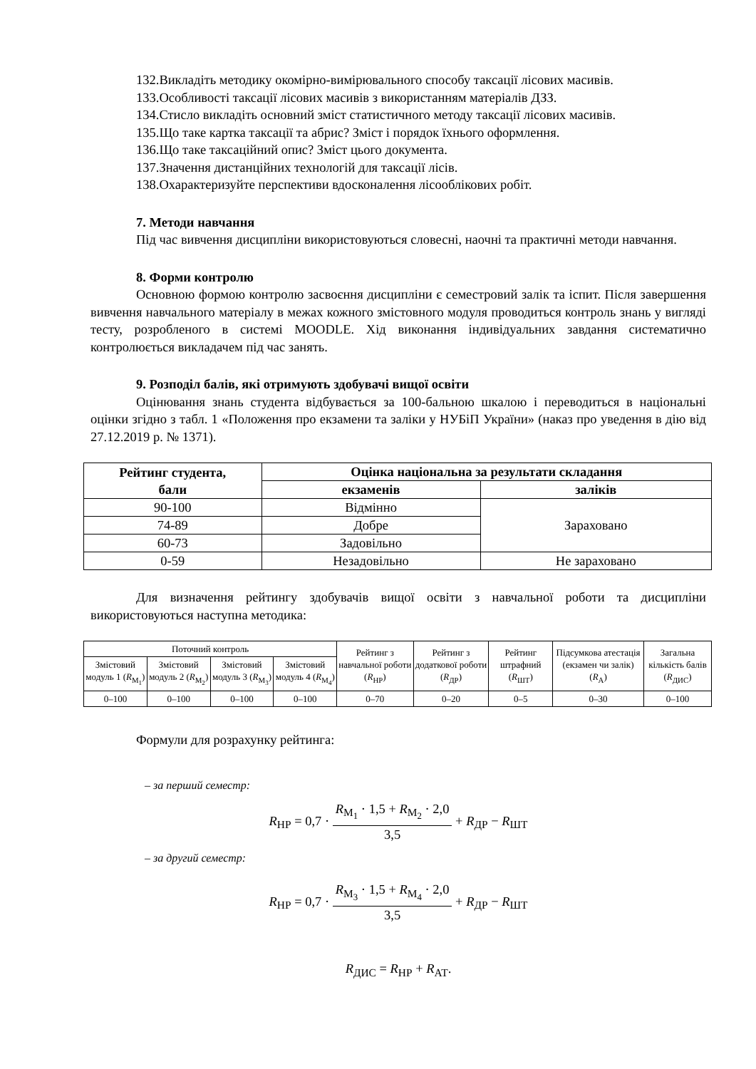132.Викладіть методику окомірно-вимірювального способу таксації лісових масивів.
133.Особливості таксації лісових масивів з використанням матеріалів ДЗЗ.
134.Стисло викладіть основний зміст статистичного методу таксації лісових масивів.
135.Що таке картка таксації та абрис? Зміст і порядок їхнього оформлення.
136.Що таке таксаційний опис? Зміст цього документа.
137.Значення дистанційних технологій для таксації лісів.
138.Охарактеризуйте перспективи вдосконалення лісооблікових робіт.
7. Методи навчання
Під час вивчення дисципліни використовуються словесні, наочні та практичні методи навчання.
8. Форми контролю
Основною формою контролю засвоєння дисципліни є семестровий залік та іспит. Після завершення вивчення навчального матеріалу в межах кожного змістовного модуля проводиться контроль знань у вигляді тесту, розробленого в системі MOODLE. Хід виконання індивідуальних завдання систематично контролюється викладачем під час занять.
9. Розподіл балів, які отримують здобувачі вищої освіти
Оцінювання знань студента відбувається за 100-бальною шкалою і переводиться в національні оцінки згідно з табл. 1 «Положення про екзамени та заліки у НУБіП України» (наказ про уведення в дію від 27.12.2019 р. № 1371).
| Рейтинг студента, бали | Оцінка національна за результати складання | |
| --- | --- | --- |
| | екзаменів | заліків |
| 90-100 | Відмінно | Зараховано |
| 74-89 | Добре | |
| 60-73 | Задовільно | |
| 0-59 | Незадовільно | Не зараховано |
Для визначення рейтингу здобувачів вищої освіти з навчальної роботи та дисципліни використовуються наступна методика:
| Поточний контроль | | | | Рейтинг з навчальної роботи ( R<sub>НР</sub>) | Рейтинг з додаткової роботи ( R<sub>ДР</sub>) | Рейтинг штрафний ( R<sub>ШТ</sub>) | Підсумкова атестація (екзамен чи залік) ( R<sub>А</sub>) | Загальна кількість балів ( R<sub>ДИС</sub>) |
| Змістовий модуль 1 ( R<sub>М<sub>1</sub></sub>) | Змістовий модуль 2 ( R<sub>М<sub>2</sub></sub>) | Змістовий модуль 3 ( R<sub>М<sub>3</sub></sub>) | Змістовий модуль 4 ( R<sub>М<sub>4</sub></sub>) | | | | | |
| 0–100 | 0–100 | 0–100 | 0–100 | 0–70 | 0–20 | 0–5 | 0–30 | 0–100 |
Формули для розрахунку рейтинга:
– за перший семестр:
R<sub>НР</sub> = 0,7 · R<sub>М<sub>1</sub></sub> · 1,5 + R<sub>М<sub>2</sub></sub> · 2,0 3,5 + R<sub>ДР</sub> − R<sub>ШТ</sub>
– за другий семестр:
R<sub>НР</sub> = 0,7 · R<sub>М<sub>3</sub></sub> · 1,5 + R<sub>М<sub>4</sub></sub> · 2,0 3,5 + R<sub>ДР</sub> − R<sub>ШТ</sub>
R<sub>ДИС</sub> = R<sub>НР</sub> + R<sub>АТ</sub>.